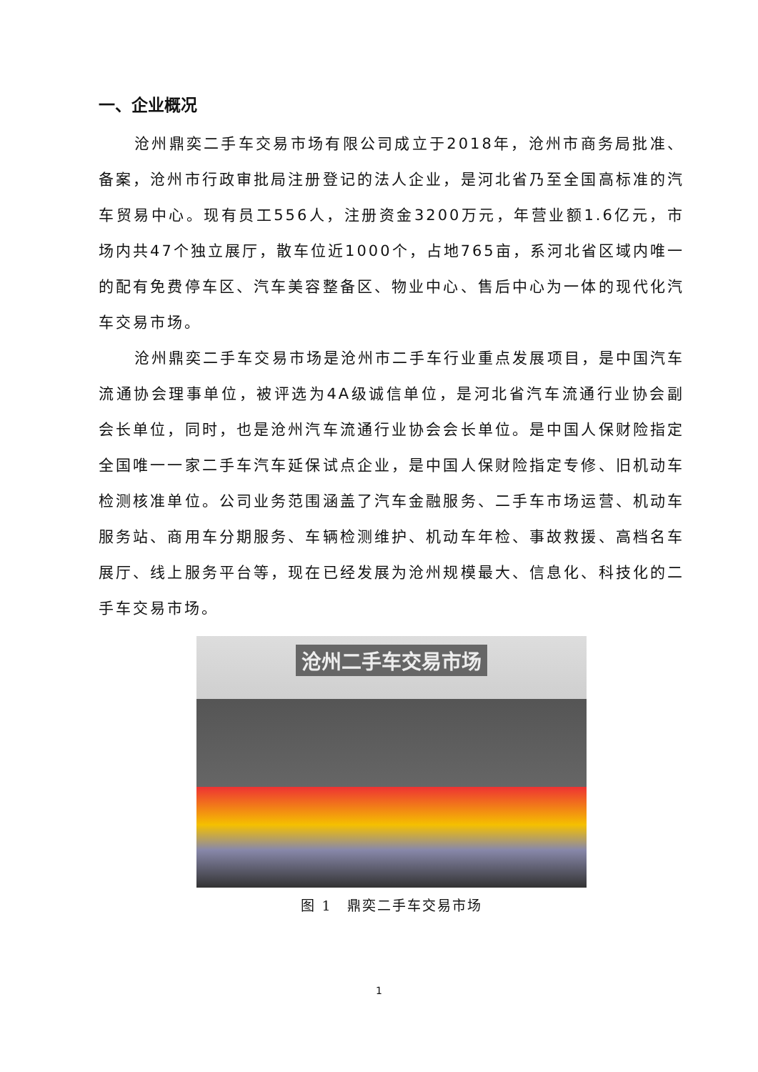一、企业概况
沧州鼎奕二手车交易市场有限公司成立于2018年，沧州市商务局批准、备案，沧州市行政审批局注册登记的法人企业，是河北省乃至全国高标准的汽车贸易中心。现有员工556人，注册资金3200万元，年营业额1.6亿元，市场内共47个独立展厅，散车位近1000个，占地765亩，系河北省区域内唯一的配有免费停车区、汽车美容整备区、物业中心、售后中心为一体的现代化汽车交易市场。
沧州鼎奕二手车交易市场是沧州市二手车行业重点发展项目，是中国汽车流通协会理事单位，被评选为4A级诚信单位，是河北省汽车流通行业协会副会长单位，同时，也是沧州汽车流通行业协会会长单位。是中国人保财险指定全国唯一一家二手车汽车延保试点企业，是中国人保财险指定专修、旧机动车检测核准单位。公司业务范围涵盖了汽车金融服务、二手车市场运营、机动车服务站、商用车分期服务、车辆检测维护、机动车年检、事故救援、高档名车展厅、线上服务平台等，现在已经发展为沧州规模最大、信息化、科技化的二手车交易市场。
沧州二手车交易市场
图 1　鼎奕二手车交易市场
1